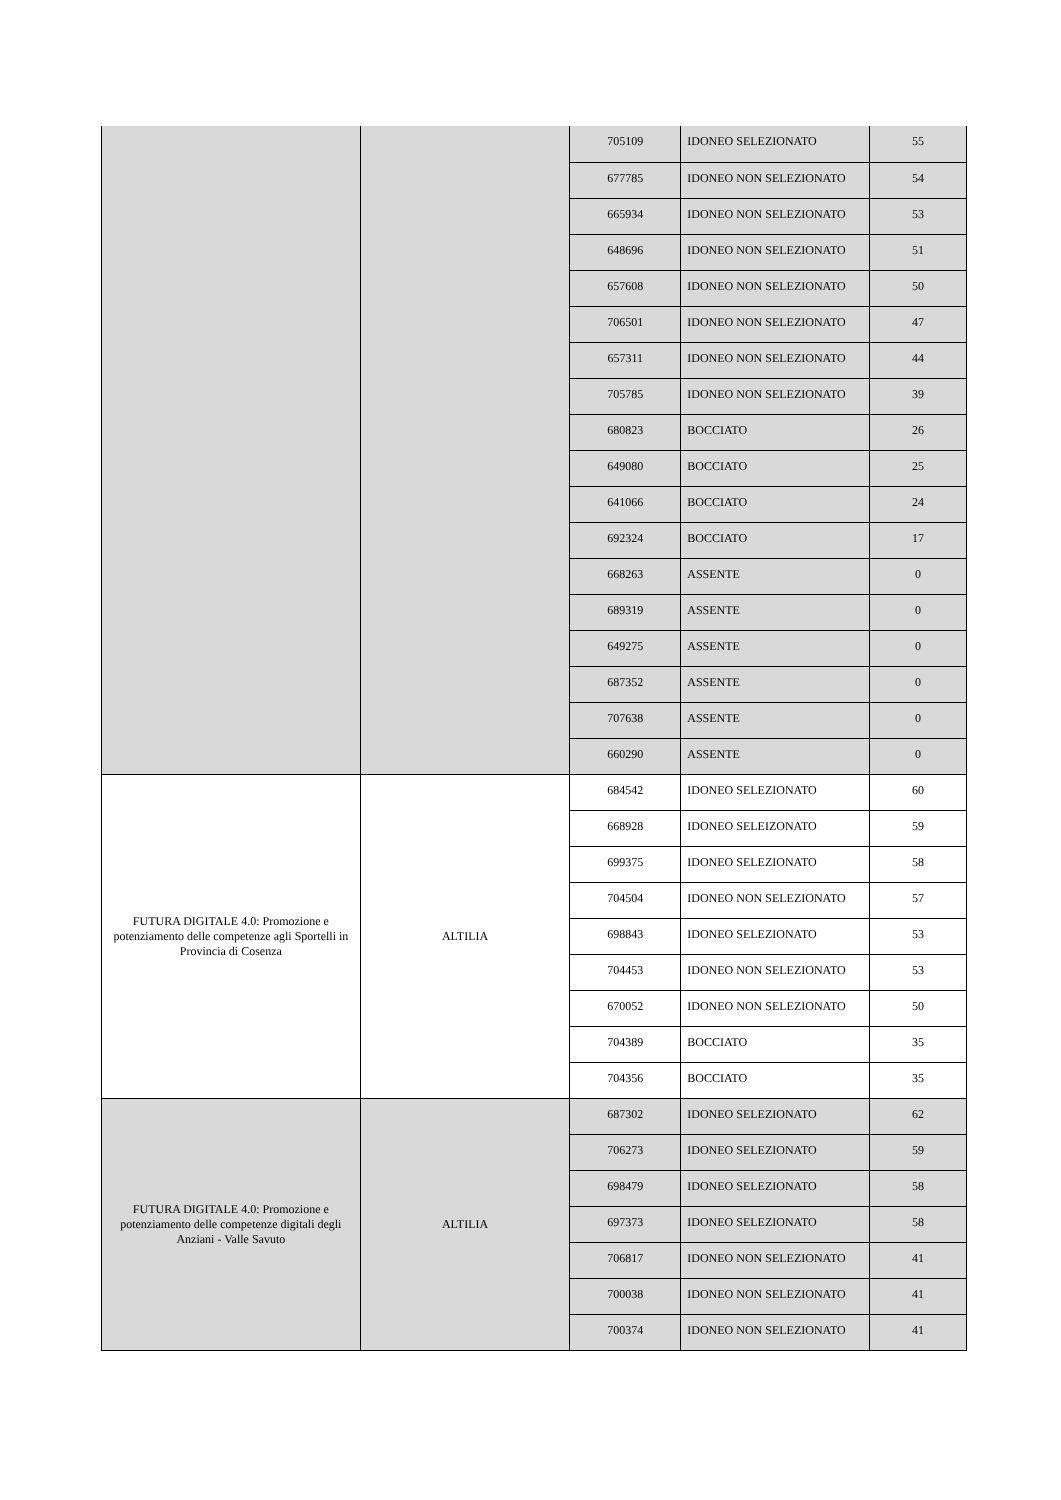| | | 705109 | IDONEO SELEZIONATO | 55 |
| | | 677785 | IDONEO NON SELEZIONATO | 54 |
| | | 665934 | IDONEO NON SELEZIONATO | 53 |
| | | 648696 | IDONEO NON SELEZIONATO | 51 |
| | | 657608 | IDONEO NON SELEZIONATO | 50 |
| | | 706501 | IDONEO NON SELEZIONATO | 47 |
| | | 657311 | IDONEO NON SELEZIONATO | 44 |
| | | 705785 | IDONEO NON SELEZIONATO | 39 |
| | | 680823 | BOCCIATO | 26 |
| | | 649080 | BOCCIATO | 25 |
| | | 641066 | BOCCIATO | 24 |
| | | 692324 | BOCCIATO | 17 |
| | | 668263 | ASSENTE | 0 |
| | | 689319 | ASSENTE | 0 |
| | | 649275 | ASSENTE | 0 |
| | | 687352 | ASSENTE | 0 |
| | | 707638 | ASSENTE | 0 |
| | | 660290 | ASSENTE | 0 |
| FUTURA DIGITALE 4.0: Promozione e potenziamento delle competenze agli Sportelli in Provincia di Cosenza | ALTILIA | 684542 | IDONEO SELEZIONATO | 60 |
| | | 668928 | IDONEO SELEIZONATO | 59 |
| | | 699375 | IDONEO SELEZIONATO | 58 |
| | | 704504 | IDONEO NON SELEZIONATO | 57 |
| | | 698843 | IDONEO SELEZIONATO | 53 |
| | | 704453 | IDONEO NON SELEZIONATO | 53 |
| | | 670052 | IDONEO NON SELEZIONATO | 50 |
| | | 704389 | BOCCIATO | 35 |
| | | 704356 | BOCCIATO | 35 |
| FUTURA DIGITALE 4.0: Promozione e potenziamento delle competenze digitali degli Anziani - Valle Savuto | ALTILIA | 687302 | IDONEO SELEZIONATO | 62 |
| | | 706273 | IDONEO SELEZIONATO | 59 |
| | | 698479 | IDONEO SELEZIONATO | 58 |
| | | 697373 | IDONEO SELEZIONATO | 58 |
| | | 706817 | IDONEO NON SELEZIONATO | 41 |
| | | 700038 | IDONEO NON SELEZIONATO | 41 |
| | | 700374 | IDONEO NON SELEZIONATO | 41 |